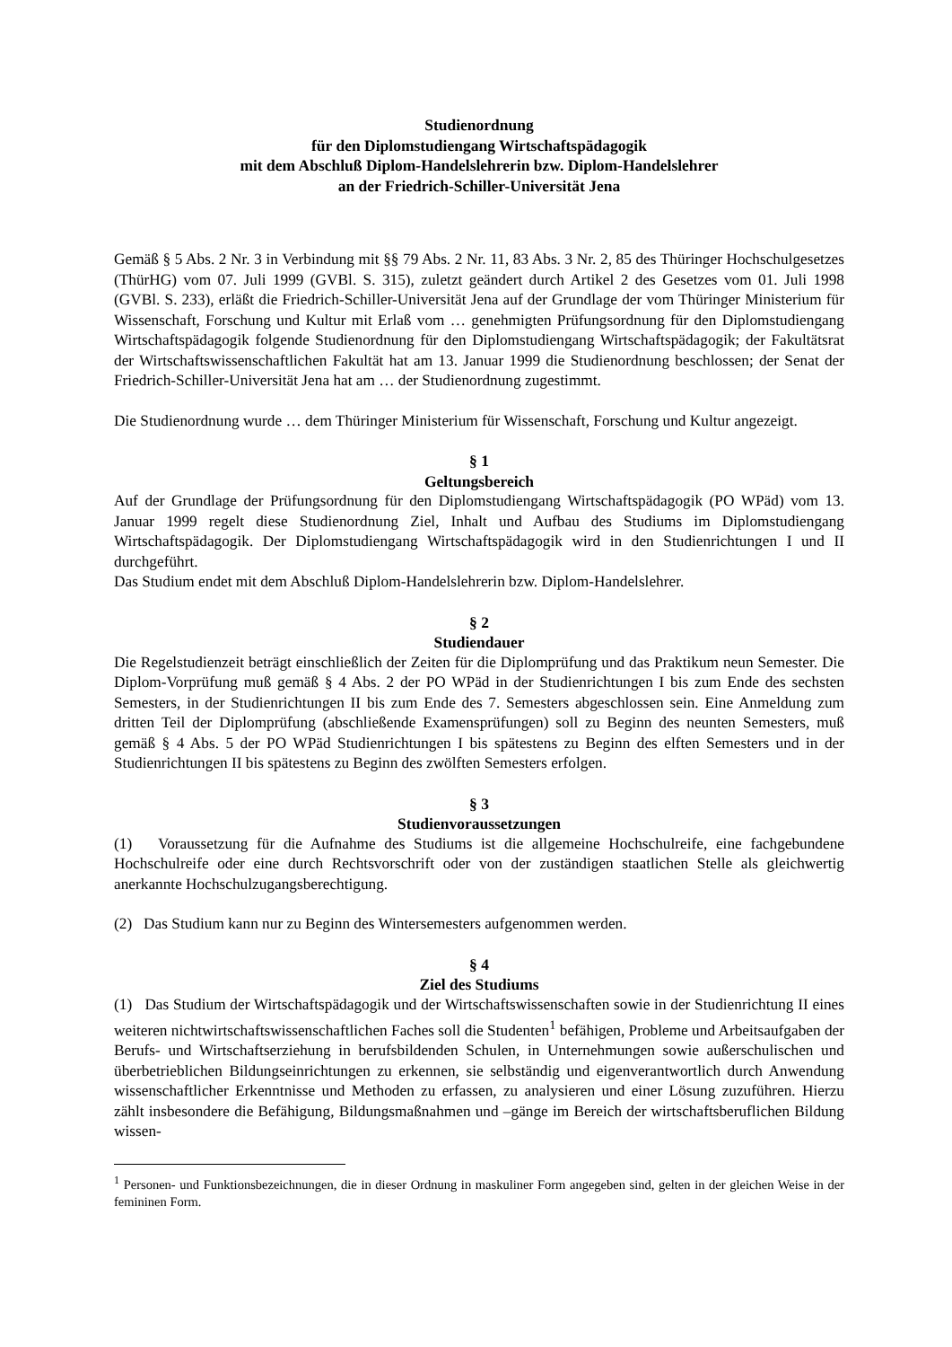Studienordnung
für den Diplomstudiengang Wirtschaftspädagogik
mit dem Abschluß Diplom-Handelslehrerin bzw. Diplom-Handelslehrer
an der Friedrich-Schiller-Universität Jena
Gemäß § 5 Abs. 2 Nr. 3 in Verbindung mit §§ 79 Abs. 2 Nr. 11, 83 Abs. 3 Nr. 2, 85 des Thüringer Hochschulgesetzes (ThürHG) vom 07. Juli 1999 (GVBl. S. 315), zuletzt geändert durch Artikel 2 des Gesetzes vom 01. Juli 1998 (GVBl. S. 233), erläßt die Friedrich-Schiller-Universität Jena auf der Grundlage der vom Thüringer Ministerium für Wissenschaft, Forschung und Kultur mit Erlaß vom … genehmigten Prüfungsordnung für den Diplomstudiengang Wirtschaftspädagogik folgende Studienordnung für den Diplomstudiengang Wirtschaftspädagogik; der Fakultätsrat der Wirtschaftswissenschaftlichen Fakultät hat am 13. Januar 1999 die Studienordnung beschlossen; der Senat der Friedrich-Schiller-Universität Jena hat am … der Studienordnung zugestimmt.
Die Studienordnung wurde … dem Thüringer Ministerium für Wissenschaft, Forschung und Kultur angezeigt.
§ 1
Geltungsbereich
Auf der Grundlage der Prüfungsordnung für den Diplomstudiengang Wirtschaftspädagogik (PO WPäd) vom 13. Januar 1999 regelt diese Studienordnung Ziel, Inhalt und Aufbau des Studiums im Diplomstudiengang Wirtschaftspädagogik. Der Diplomstudiengang Wirtschaftspädagogik wird in den Studienrichtungen I und II durchgeführt.
Das Studium endet mit dem Abschluß Diplom-Handelslehrerin bzw. Diplom-Handelslehrer.
§ 2
Studiendauer
Die Regelstudienzeit beträgt einschließlich der Zeiten für die Diplomprüfung und das Praktikum neun Semester. Die Diplom-Vorprüfung muß gemäß § 4 Abs. 2 der PO WPäd in der Studienrichtungen I bis zum Ende des sechsten Semesters, in der Studienrichtungen II bis zum Ende des 7. Semesters abgeschlossen sein. Eine Anmeldung zum dritten Teil der Diplomprüfung (abschließende Examensprüfungen) soll zu Beginn des neunten Semesters, muß gemäß § 4 Abs. 5 der PO WPäd Studienrichtungen I bis spätestens zu Beginn des elften Semesters und in der Studienrichtungen II bis spätestens zu Beginn des zwölften Semesters erfolgen.
§ 3
Studienvoraussetzungen
(1) Voraussetzung für die Aufnahme des Studiums ist die allgemeine Hochschulreife, eine fachgebundene Hochschulreife oder eine durch Rechtsvorschrift oder von der zuständigen staatlichen Stelle als gleichwertig anerkannte Hochschulzugangsberechtigung.
(2) Das Studium kann nur zu Beginn des Wintersemesters aufgenommen werden.
§ 4
Ziel des Studiums
(1) Das Studium der Wirtschaftspädagogik und der Wirtschaftswissenschaften sowie in der Studienrichtung II eines weiteren nichtwirtschaftswissenschaftlichen Faches soll die Studenten<sup>1</sup> befähigen, Probleme und Arbeitsaufgaben der Berufs- und Wirtschaftserziehung in berufsbildenden Schulen, in Unternehmungen sowie außerschulischen und überbetrieblichen Bildungseinrichtungen zu erkennen, sie selbständig und eigenverantwortlich durch Anwendung wissenschaftlicher Erkenntnisse und Methoden zu erfassen, zu analysieren und einer Lösung zuzuführen. Hierzu zählt insbesondere die Befähigung, Bildungsmaßnahmen und –gänge im Bereich der wirtschaftsberuflichen Bildung wissen-
<sup>1</sup> Personen- und Funktionsbezeichnungen, die in dieser Ordnung in maskuliner Form angegeben sind, gelten in der gleichen Weise in der femininen Form.